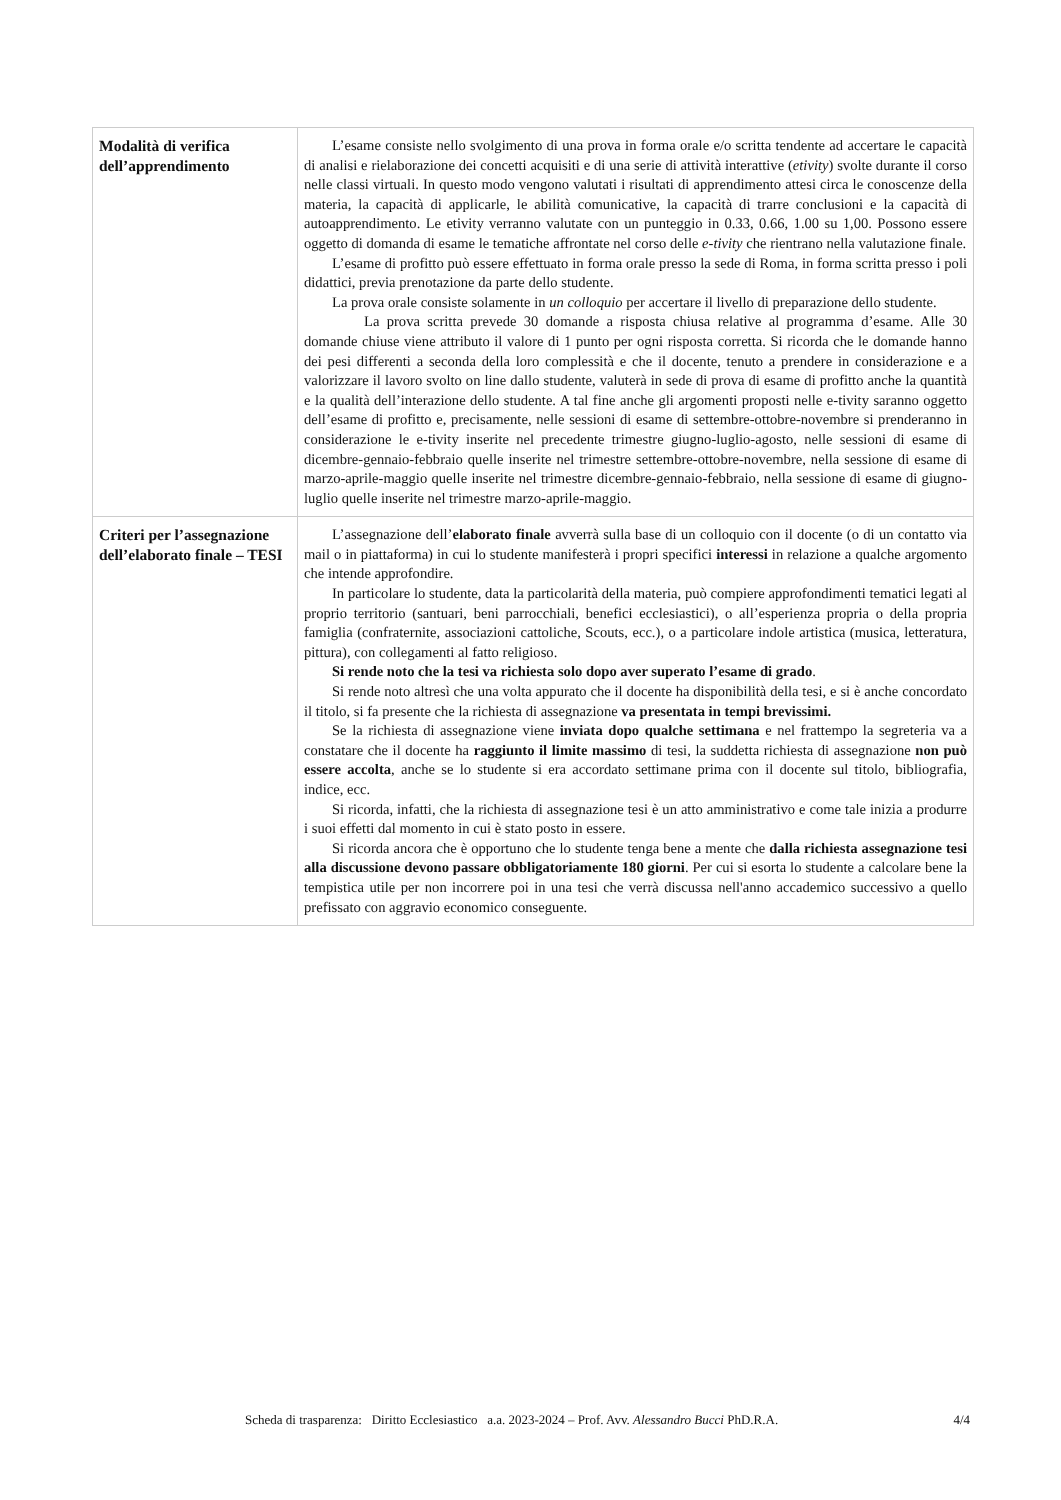| Modalità di verifica dell’apprendimento | L’esame consiste nello svolgimento di una prova in forma orale e/o scritta tendente ad accertare le capacità di analisi e rielaborazione dei concetti acquisiti e di una serie di attività interattive ( etivity ) svolte durante il corso nelle classi virtuali. In questo modo vengono valutati i risultati di apprendimento attesi circa le conoscenze della materia, la capacità di applicarle, le abilità comunicative, la capacità di trarre conclusioni e la capacità di autoapprendimento. Le etivity verranno valutate con un punteggio in 0.33, 0.66, 1.00 su 1,00. Possono essere oggetto di domanda di esame le tematiche affrontate nel corso delle e-tivity che rientrano nella valutazione finale. L’esame di profitto può essere effettuato in forma orale presso la sede di Roma, in forma scritta presso i poli didattici, previa prenotazione da parte dello studente. La prova orale consiste solamente in un colloquio per accertare il livello di preparazione dello studente. La prova scritta prevede 30 domande a risposta chiusa relative al programma d’esame. Alle 30 domande chiuse viene attributo il valore di 1 punto per ogni risposta corretta. Si ricorda che le domande hanno dei pesi differenti a seconda della loro complessità e che il docente, tenuto a prendere in considerazione e a valorizzare il lavoro svolto on line dallo studente, valuterà in sede di prova di esame di profitto anche la quantità e la qualità dell’interazione dello studente. A tal fine anche gli argomenti proposti nelle e-tivity saranno oggetto dell’esame di profitto e, precisamente, nelle sessioni di esame di settembre-ottobre-novembre si prenderanno in considerazione le e-tivity inserite nel precedente trimestre giugno-luglio-agosto, nelle sessioni di esame di dicembre-gennaio-febbraio quelle inserite nel trimestre settembre-ottobre-novembre, nella sessione di esame di marzo-aprile-maggio quelle inserite nel trimestre dicembre-gennaio-febbraio, nella sessione di esame di giugno-luglio quelle inserite nel trimestre marzo-aprile-maggio. |
| Criteri per l’assegnazione dell’elaborato finale – TESI | L’assegnazione dell’ elaborato finale avverrà sulla base di un colloquio con il docente (o di un contatto via mail o in piattaforma) in cui lo studente manifesterà i propri specifici interessi in relazione a qualche argomento che intende approfondire. In particolare lo studente, data la particolarità della materia, può compiere approfondimenti tematici legati al proprio territorio (santuari, beni parrocchiali, benefici ecclesiastici), o all’esperienza propria o della propria famiglia (confraternite, associazioni cattoliche, Scouts, ecc.), o a particolare indole artistica (musica, letteratura, pittura), con collegamenti al fatto religioso. Si rende noto che la tesi va richiesta solo dopo aver superato l’esame di grado . Si rende noto altresì che una volta appurato che il docente ha disponibilità della tesi, e si è anche concordato il titolo, si fa presente che la richiesta di assegnazione va presentata in tempi brevissimi. Se la richiesta di assegnazione viene inviata dopo qualche settimana e nel frattempo la segreteria va a constatare che il docente ha raggiunto il limite massimo di tesi, la suddetta richiesta di assegnazione non può essere accolta , anche se lo studente si era accordato settimane prima con il docente sul titolo, bibliografia, indice, ecc. Si ricorda, infatti, che la richiesta di assegnazione tesi è un atto amministrativo e come tale inizia a produrre i suoi effetti dal momento in cui è stato posto in essere. Si ricorda ancora che è opportuno che lo studente tenga bene a mente che dalla richiesta assegnazione tesi alla discussione devono passare obbligatoriamente 180 giorni . Per cui si esorta lo studente a calcolare bene la tempistica utile per non incorrere poi in una tesi che verrà discussa nell'anno accademico successivo a quello prefissato con aggravio economico conseguente. |
Scheda di trasparenza: Diritto Ecclesiastico a.a. 2023-2024 – Prof. Avv. Alessandro Bucci PhD.R.A. 4/4